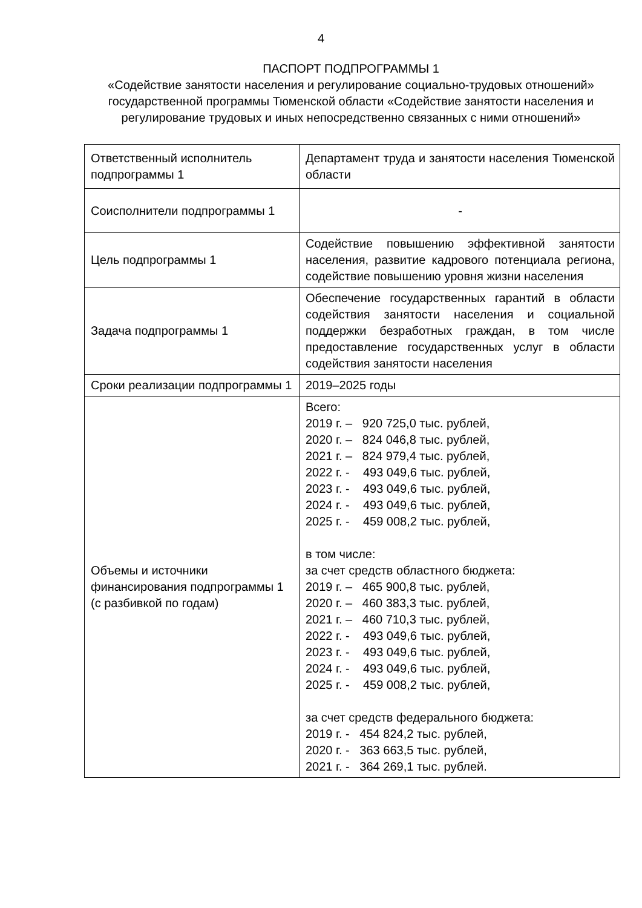4
ПАСПОРТ ПОДПРОГРАММЫ 1
«Содействие занятости населения и регулирование социально-трудовых отношений» государственной программы Тюменской области «Содействие занятости населения и регулирование трудовых и иных непосредственно связанных с ними отношений»
| Ответственный исполнитель подпрограммы 1 | Департамент труда и занятости населения Тюменской области |
| Соисполнители подпрограммы 1 | - |
| Цель подпрограммы 1 | Содействие повышению эффективной занятости населения, развитие кадрового потенциала региона, содействие повышению уровня жизни населения |
| Задача подпрограммы 1 | Обеспечение государственных гарантий в области содействия занятости населения и социальной поддержки безработных граждан, в том числе предоставление государственных услуг в области содействия занятости населения |
| Сроки реализации подпрограммы 1 | 2019–2025 годы |
| Объемы и источники финансирования подпрограммы 1 (с разбивкой по годам) | Всего: 2019 г. – 920 725,0 тыс. рублей, 2020 г. – 824 046,8 тыс. рублей, 2021 г. – 824 979,4 тыс. рублей, 2022 г. - 493 049,6 тыс. рублей, 2023 г. - 493 049,6 тыс. рублей, 2024 г. - 493 049,6 тыс. рублей, 2025 г. - 459 008,2 тыс. рублей, в том числе: за счет средств областного бюджета: 2019 г. – 465 900,8 тыс. рублей, 2020 г. – 460 383,3 тыс. рублей, 2021 г. – 460 710,3 тыс. рублей, 2022 г. - 493 049,6 тыс. рублей, 2023 г. - 493 049,6 тыс. рублей, 2024 г. - 493 049,6 тыс. рублей, 2025 г. - 459 008,2 тыс. рублей, за счет средств федерального бюджета: 2019 г. - 454 824,2 тыс. рублей, 2020 г. - 363 663,5 тыс. рублей, 2021 г. - 364 269,1 тыс. рублей. |